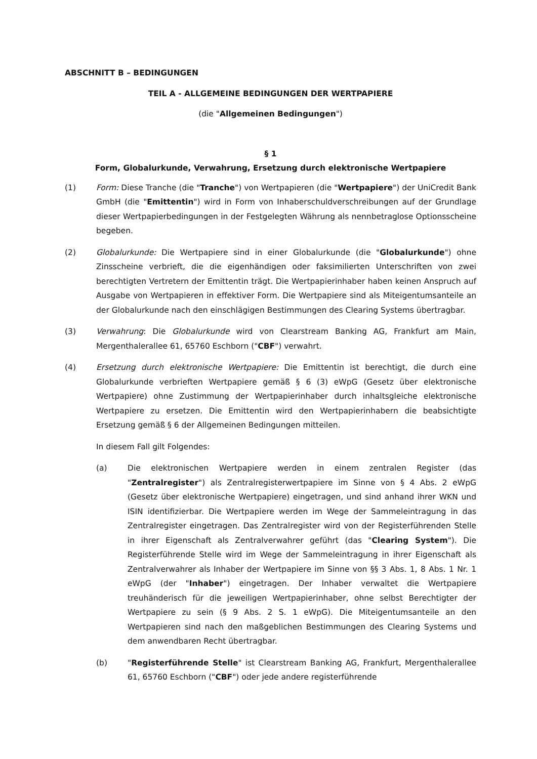ABSCHNITT B – BEDINGUNGEN
TEIL A - ALLGEMEINE BEDINGUNGEN DER WERTPAPIERE
(die "Allgemeinen Bedingungen")
§ 1
Form, Globalurkunde, Verwahrung, Ersetzung durch elektronische Wertpapiere
(1) Form: Diese Tranche (die "Tranche") von Wertpapieren (die "Wertpapiere") der UniCredit Bank GmbH (die "Emittentin") wird in Form von Inhaberschuldverschreibungen auf der Grundlage dieser Wertpapierbedingungen in der Festgelegten Währung als nennbetraglose Optionsscheine begeben.
(2) Globalurkunde: Die Wertpapiere sind in einer Globalurkunde (die "Globalurkunde") ohne Zinsscheine verbrieft, die die eigenhändigen oder faksimilierten Unterschriften von zwei berechtigten Vertretern der Emittentin trägt. Die Wertpapierinhaber haben keinen Anspruch auf Ausgabe von Wertpapieren in effektiver Form. Die Wertpapiere sind als Miteigentumsanteile an der Globalurkunde nach den einschlägigen Bestimmungen des Clearing Systems übertragbar.
(3) Verwahrung: Die Globalurkunde wird von Clearstream Banking AG, Frankfurt am Main, Mergenthalerallee 61, 65760 Eschborn ("CBF") verwahrt.
(4) Ersetzung durch elektronische Wertpapiere: Die Emittentin ist berechtigt, die durch eine Globalurkunde verbrieften Wertpapiere gemäß § 6 (3) eWpG (Gesetz über elektronische Wertpapiere) ohne Zustimmung der Wertpapierinhaber durch inhaltsgleiche elektronische Wertpapiere zu ersetzen. Die Emittentin wird den Wertpapierinhabern die beabsichtigte Ersetzung gemäß § 6 der Allgemeinen Bedingungen mitteilen.
In diesem Fall gilt Folgendes:
(a) Die elektronischen Wertpapiere werden in einem zentralen Register (das "Zentralregister") als Zentralregisterwertpapiere im Sinne von § 4 Abs. 2 eWpG (Gesetz über elektronische Wertpapiere) eingetragen, und sind anhand ihrer WKN und ISIN identifizierbar. Die Wertpapiere werden im Wege der Sammeleintragung in das Zentralregister eingetragen. Das Zentralregister wird von der Registerführenden Stelle in ihrer Eigenschaft als Zentralverwahrer geführt (das "Clearing System"). Die Registerführende Stelle wird im Wege der Sammeleintragung in ihrer Eigenschaft als Zentralverwahrer als Inhaber der Wertpapiere im Sinne von §§ 3 Abs. 1, 8 Abs. 1 Nr. 1 eWpG (der "Inhaber") eingetragen. Der Inhaber verwaltet die Wertpapiere treuhänderisch für die jeweiligen Wertpapierinhaber, ohne selbst Berechtigter der Wertpapiere zu sein (§ 9 Abs. 2 S. 1 eWpG). Die Miteigentumsanteile an den Wertpapieren sind nach den maßgeblichen Bestimmungen des Clearing Systems und dem anwendbaren Recht übertragbar.
(b) "Registerführende Stelle" ist Clearstream Banking AG, Frankfurt, Mergenthalerallee 61, 65760 Eschborn ("CBF") oder jede andere registerführende